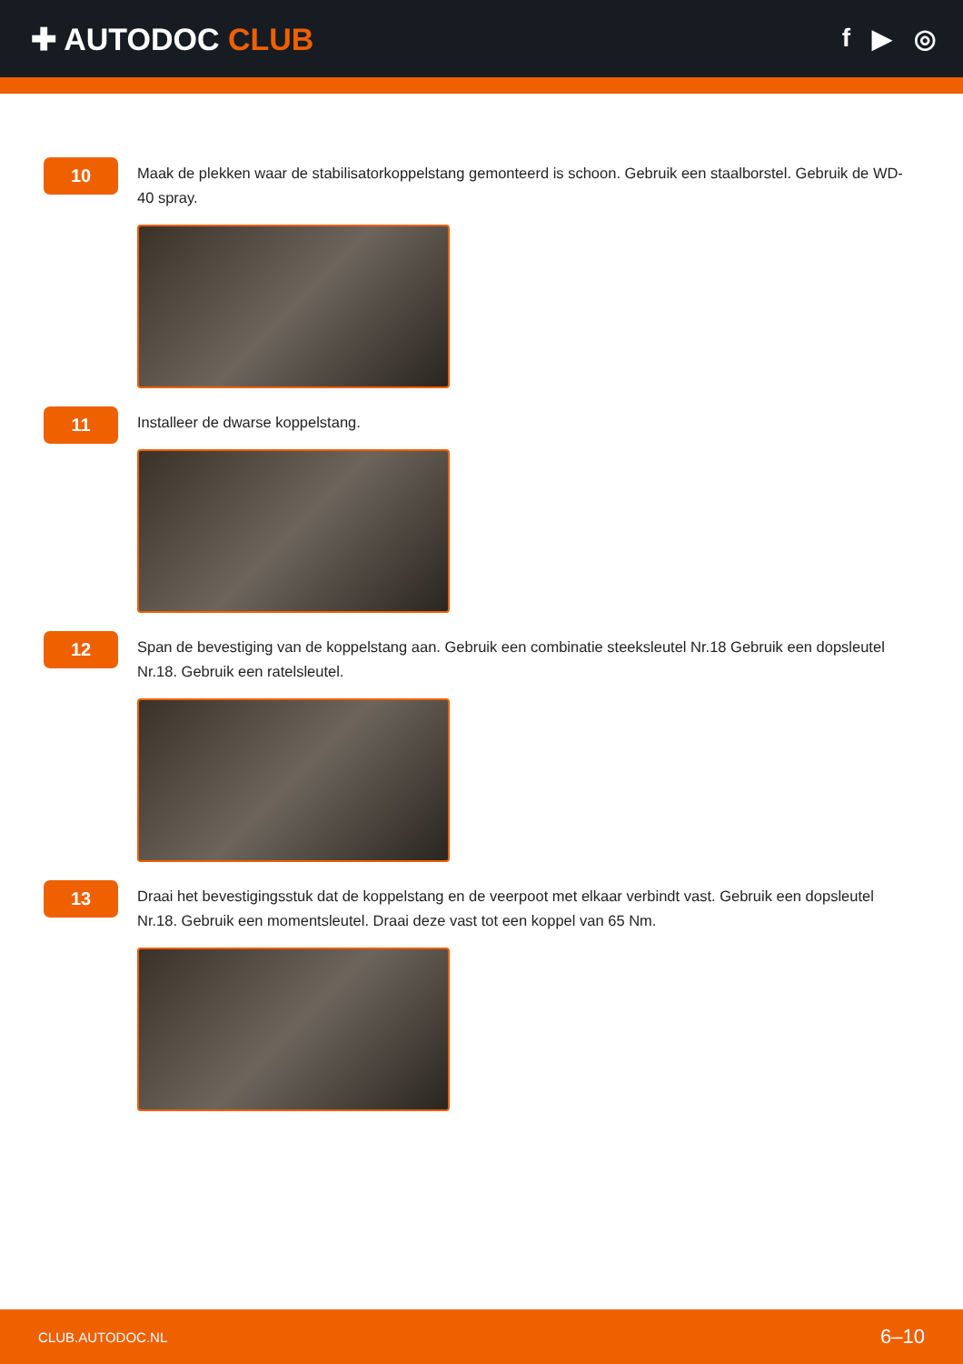✚ AUTODOC CLUB
f ▶ ◎
10
Maak de plekken waar de stabilisatorkoppelstang gemonteerd is schoon. Gebruik een staalborstel. Gebruik de WD-40 spray.
11
Installeer de dwarse koppelstang.
12
Span de bevestiging van de koppelstang aan. Gebruik een combinatie steeksleutel Nr.18 Gebruik een dopsleutel Nr.18. Gebruik een ratelsleutel.
13
Draai het bevestigingsstuk dat de koppelstang en de veerpoot met elkaar verbindt vast. Gebruik een dopsleutel Nr.18. Gebruik een momentsleutel. Draai deze vast tot een koppel van 65 Nm.
CLUB.AUTODOC.NL 6–10